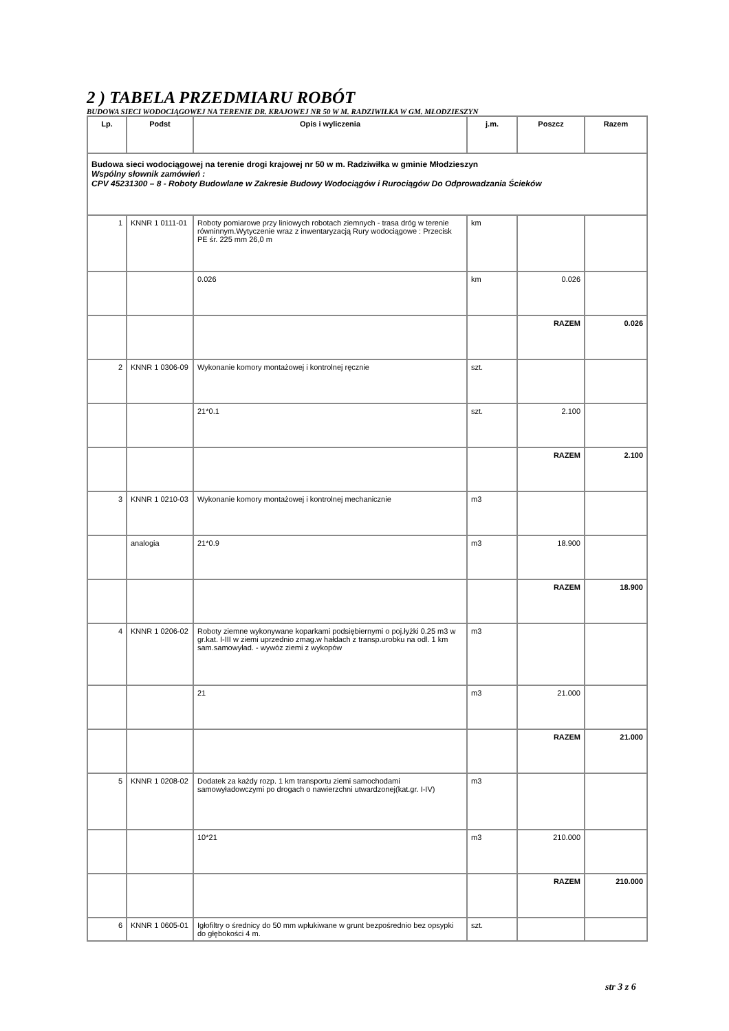2 ) TABELA PRZEDMIARU ROBÓT
BUDOWA SIECI WODOCIĄGOWEJ NA TERENIE DR. KRAJOWEJ NR 50 W M. RADZIWIŁKA W GM. MŁODZIESZYN
| Lp. | Podst | Opis i wyliczenia | j.m. | Poszcz | Razem |
| --- | --- | --- | --- | --- | --- |
| Budowa sieci wodociągowej na terenie drogi krajowej nr 50 w m. Radziwiłka w gminie Młodzieszyn Wspólny słownik zamówień : CPV 45231300 – 8 - Roboty Budowlane w Zakresie Budowy Wodociągów i Rurociągów Do Odprowadzania Ścieków | | | | | |
| 1 | KNNR 1 0111-01 | Roboty pomiarowe przy liniowych robotach ziemnych - trasa dróg w terenie równinnym.Wytyczenie wraz z inwentaryzacją Rury wodociągowe : Przecisk PE śr. 225 mm 26,0 m | km | | |
| | | 0.026 | km | 0.026 | |
| | | | | RAZEM | 0.026 |
| 2 | KNNR 1 0306-09 | Wykonanie komory montażowej i kontrolnej ręcznie | szt. | | |
| | | 21*0.1 | szt. | 2.100 | |
| | | | | RAZEM | 2.100 |
| 3 | KNNR 1 0210-03 | Wykonanie komory montażowej i kontrolnej mechanicznie | m3 | | |
| | analogia | 21*0.9 | m3 | 18.900 | |
| | | | | RAZEM | 18.900 |
| 4 | KNNR 1 0206-02 | Roboty ziemne wykonywane koparkami podsiębiernymi o poj.łyżki 0.25 m3 w gr.kat. I-III w ziemi uprzednio zmag.w hałdach z transp.urobku na odl. 1 km sam.samowyład. - wywóz ziemi z wykopów | m3 | | |
| | | 21 | m3 | 21.000 | |
| | | | | RAZEM | 21.000 |
| 5 | KNNR 1 0208-02 | Dodatek za każdy rozp. 1 km transportu ziemi samochodami samowyładowczymi po drogach o nawierzchni utwardzonej(kat.gr. I-IV) | m3 | | |
| | | 10*21 | m3 | 210.000 | |
| | | | | RAZEM | 210.000 |
| 6 | KNNR 1 0605-01 | Igłofiltry o średnicy do 50 mm wpłukiwane w grunt bezpośrednio bez opsypki do głębokości 4 m. | szt. | | |
str 3 z 6